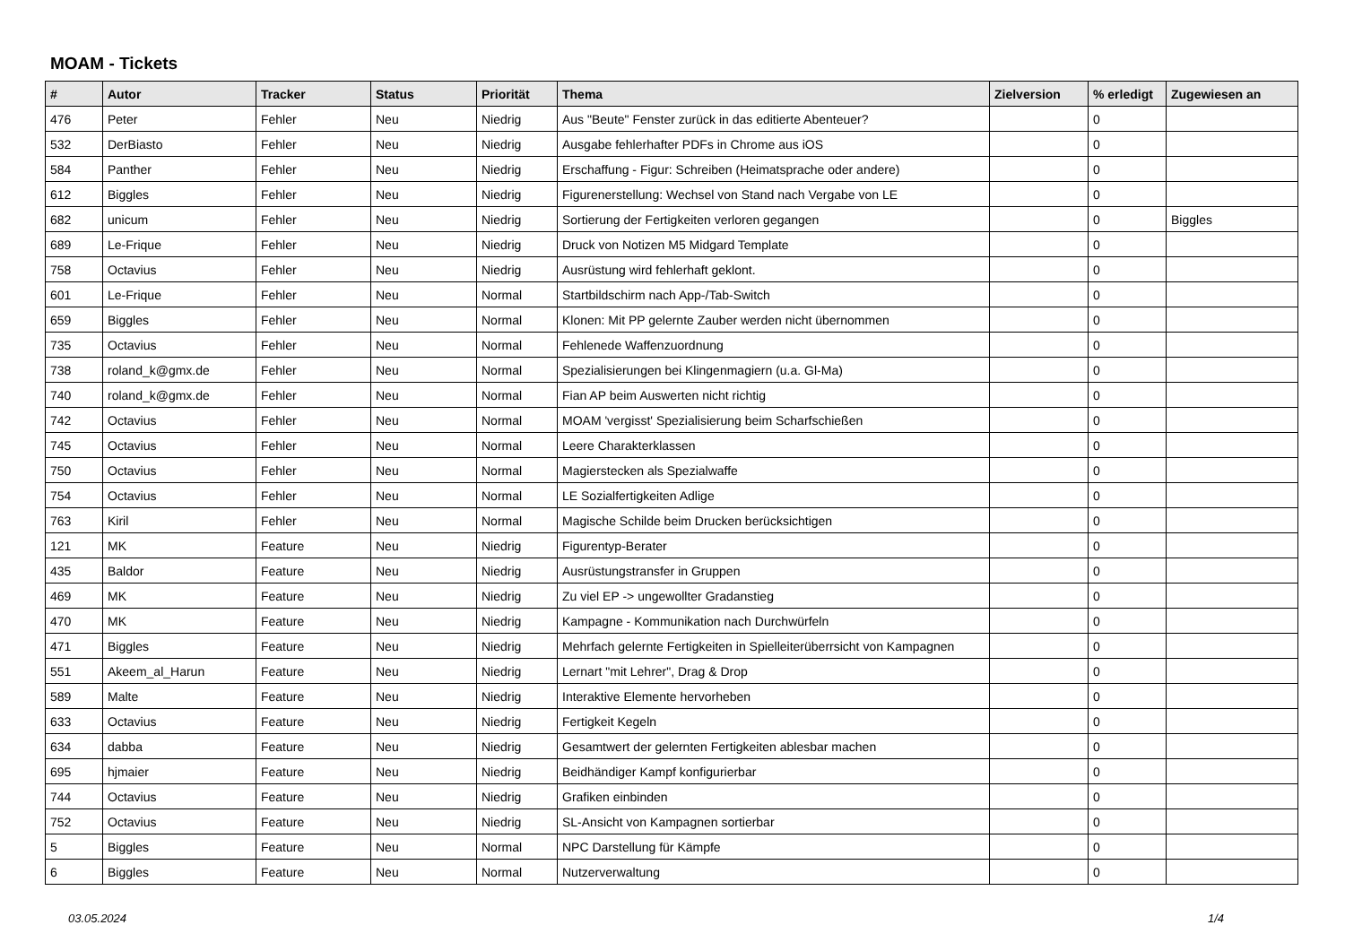MOAM - Tickets
| # | Autor | Tracker | Status | Priorität | Thema | Zielversion | % erledigt | Zugewiesen an |
| --- | --- | --- | --- | --- | --- | --- | --- | --- |
| 476 | Peter | Fehler | Neu | Niedrig | Aus "Beute" Fenster zurück in das editierte Abenteuer? | | 0 | |
| 532 | DerBiasto | Fehler | Neu | Niedrig | Ausgabe fehlerhafter PDFs in Chrome aus iOS | | 0 | |
| 584 | Panther | Fehler | Neu | Niedrig | Erschaffung - Figur: Schreiben (Heimatsprache oder andere) | | 0 | |
| 612 | Biggles | Fehler | Neu | Niedrig | Figurenerstellung: Wechsel von Stand nach Vergabe von LE | | 0 | |
| 682 | unicum | Fehler | Neu | Niedrig | Sortierung der Fertigkeiten verloren gegangen | | 0 | Biggles |
| 689 | Le-Frique | Fehler | Neu | Niedrig | Druck von Notizen M5 Midgard Template | | 0 | |
| 758 | Octavius | Fehler | Neu | Niedrig | Ausrüstung wird fehlerhaft geklont. | | 0 | |
| 601 | Le-Frique | Fehler | Neu | Normal | Startbildschirm nach App-/Tab-Switch | | 0 | |
| 659 | Biggles | Fehler | Neu | Normal | Klonen: Mit PP gelernte Zauber werden nicht übernommen | | 0 | |
| 735 | Octavius | Fehler | Neu | Normal | Fehlenede Waffenzuordnung | | 0 | |
| 738 | roland_k@gmx.de | Fehler | Neu | Normal | Spezialisierungen bei Klingenmagiern (u.a. Gl-Ma) | | 0 | |
| 740 | roland_k@gmx.de | Fehler | Neu | Normal | Fian AP beim Auswerten nicht richtig | | 0 | |
| 742 | Octavius | Fehler | Neu | Normal | MOAM 'vergisst' Spezialisierung beim Scharfschießen | | 0 | |
| 745 | Octavius | Fehler | Neu | Normal | Leere Charakterklassen | | 0 | |
| 750 | Octavius | Fehler | Neu | Normal | Magierstecken als Spezialwaffe | | 0 | |
| 754 | Octavius | Fehler | Neu | Normal | LE Sozialfertigkeiten Adlige | | 0 | |
| 763 | Kiril | Fehler | Neu | Normal | Magische Schilde beim Drucken berücksichtigen | | 0 | |
| 121 | MK | Feature | Neu | Niedrig | Figurentyp-Berater | | 0 | |
| 435 | Baldor | Feature | Neu | Niedrig | Ausrüstungstransfer in Gruppen | | 0 | |
| 469 | MK | Feature | Neu | Niedrig | Zu viel EP -> ungewollter Gradanstieg | | 0 | |
| 470 | MK | Feature | Neu | Niedrig | Kampagne - Kommunikation nach Durchwürfeln | | 0 | |
| 471 | Biggles | Feature | Neu | Niedrig | Mehrfach gelernte Fertigkeiten in Spielleiterüberrsicht von Kampagnen | | 0 | |
| 551 | Akeem_al_Harun | Feature | Neu | Niedrig | Lernart "mit Lehrer", Drag & Drop | | 0 | |
| 589 | Malte | Feature | Neu | Niedrig | Interaktive Elemente hervorheben | | 0 | |
| 633 | Octavius | Feature | Neu | Niedrig | Fertigkeit Kegeln | | 0 | |
| 634 | dabba | Feature | Neu | Niedrig | Gesamtwert der gelernten Fertigkeiten ablesbar machen | | 0 | |
| 695 | hjmaier | Feature | Neu | Niedrig | Beidhändiger Kampf konfigurierbar | | 0 | |
| 744 | Octavius | Feature | Neu | Niedrig | Grafiken einbinden | | 0 | |
| 752 | Octavius | Feature | Neu | Niedrig | SL-Ansicht von Kampagnen sortierbar | | 0 | |
| 5 | Biggles | Feature | Neu | Normal | NPC Darstellung für Kämpfe | | 0 | |
| 6 | Biggles | Feature | Neu | Normal | Nutzerverwaltung | | 0 | |
03.05.2024 1/4